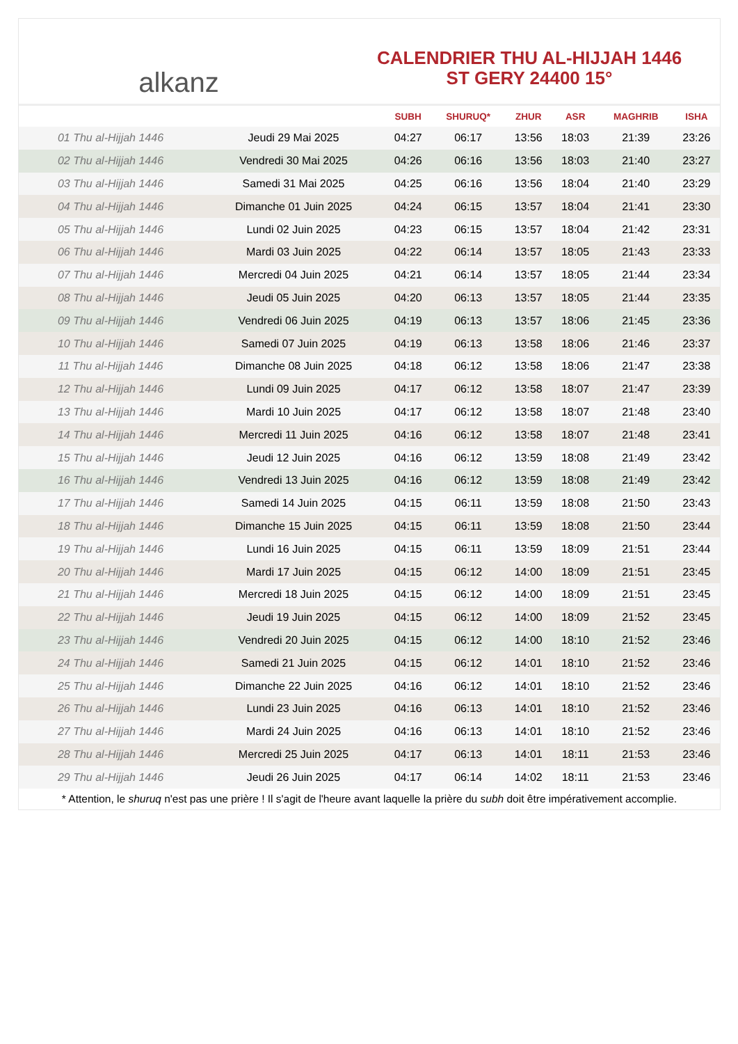alkanz
CALENDRIER THU AL-HIJJAH 1446
ST GERY 24400 15°
| | | SUBH | SHURUQ* | ZHUR | ASR | MAGHRIB | ISHA |
| --- | --- | --- | --- | --- | --- | --- | --- |
| 01 Thu al-Hijjah 1446 | Jeudi 29 Mai 2025 | 04:27 | 06:17 | 13:56 | 18:03 | 21:39 | 23:26 |
| 02 Thu al-Hijjah 1446 | Vendredi 30 Mai 2025 | 04:26 | 06:16 | 13:56 | 18:03 | 21:40 | 23:27 |
| 03 Thu al-Hijjah 1446 | Samedi 31 Mai 2025 | 04:25 | 06:16 | 13:56 | 18:04 | 21:40 | 23:29 |
| 04 Thu al-Hijjah 1446 | Dimanche 01 Juin 2025 | 04:24 | 06:15 | 13:57 | 18:04 | 21:41 | 23:30 |
| 05 Thu al-Hijjah 1446 | Lundi 02 Juin 2025 | 04:23 | 06:15 | 13:57 | 18:04 | 21:42 | 23:31 |
| 06 Thu al-Hijjah 1446 | Mardi 03 Juin 2025 | 04:22 | 06:14 | 13:57 | 18:05 | 21:43 | 23:33 |
| 07 Thu al-Hijjah 1446 | Mercredi 04 Juin 2025 | 04:21 | 06:14 | 13:57 | 18:05 | 21:44 | 23:34 |
| 08 Thu al-Hijjah 1446 | Jeudi 05 Juin 2025 | 04:20 | 06:13 | 13:57 | 18:05 | 21:44 | 23:35 |
| 09 Thu al-Hijjah 1446 | Vendredi 06 Juin 2025 | 04:19 | 06:13 | 13:57 | 18:06 | 21:45 | 23:36 |
| 10 Thu al-Hijjah 1446 | Samedi 07 Juin 2025 | 04:19 | 06:13 | 13:58 | 18:06 | 21:46 | 23:37 |
| 11 Thu al-Hijjah 1446 | Dimanche 08 Juin 2025 | 04:18 | 06:12 | 13:58 | 18:06 | 21:47 | 23:38 |
| 12 Thu al-Hijjah 1446 | Lundi 09 Juin 2025 | 04:17 | 06:12 | 13:58 | 18:07 | 21:47 | 23:39 |
| 13 Thu al-Hijjah 1446 | Mardi 10 Juin 2025 | 04:17 | 06:12 | 13:58 | 18:07 | 21:48 | 23:40 |
| 14 Thu al-Hijjah 1446 | Mercredi 11 Juin 2025 | 04:16 | 06:12 | 13:58 | 18:07 | 21:48 | 23:41 |
| 15 Thu al-Hijjah 1446 | Jeudi 12 Juin 2025 | 04:16 | 06:12 | 13:59 | 18:08 | 21:49 | 23:42 |
| 16 Thu al-Hijjah 1446 | Vendredi 13 Juin 2025 | 04:16 | 06:12 | 13:59 | 18:08 | 21:49 | 23:42 |
| 17 Thu al-Hijjah 1446 | Samedi 14 Juin 2025 | 04:15 | 06:11 | 13:59 | 18:08 | 21:50 | 23:43 |
| 18 Thu al-Hijjah 1446 | Dimanche 15 Juin 2025 | 04:15 | 06:11 | 13:59 | 18:08 | 21:50 | 23:44 |
| 19 Thu al-Hijjah 1446 | Lundi 16 Juin 2025 | 04:15 | 06:11 | 13:59 | 18:09 | 21:51 | 23:44 |
| 20 Thu al-Hijjah 1446 | Mardi 17 Juin 2025 | 04:15 | 06:12 | 14:00 | 18:09 | 21:51 | 23:45 |
| 21 Thu al-Hijjah 1446 | Mercredi 18 Juin 2025 | 04:15 | 06:12 | 14:00 | 18:09 | 21:51 | 23:45 |
| 22 Thu al-Hijjah 1446 | Jeudi 19 Juin 2025 | 04:15 | 06:12 | 14:00 | 18:09 | 21:52 | 23:45 |
| 23 Thu al-Hijjah 1446 | Vendredi 20 Juin 2025 | 04:15 | 06:12 | 14:00 | 18:10 | 21:52 | 23:46 |
| 24 Thu al-Hijjah 1446 | Samedi 21 Juin 2025 | 04:15 | 06:12 | 14:01 | 18:10 | 21:52 | 23:46 |
| 25 Thu al-Hijjah 1446 | Dimanche 22 Juin 2025 | 04:16 | 06:12 | 14:01 | 18:10 | 21:52 | 23:46 |
| 26 Thu al-Hijjah 1446 | Lundi 23 Juin 2025 | 04:16 | 06:13 | 14:01 | 18:10 | 21:52 | 23:46 |
| 27 Thu al-Hijjah 1446 | Mardi 24 Juin 2025 | 04:16 | 06:13 | 14:01 | 18:10 | 21:52 | 23:46 |
| 28 Thu al-Hijjah 1446 | Mercredi 25 Juin 2025 | 04:17 | 06:13 | 14:01 | 18:11 | 21:53 | 23:46 |
| 29 Thu al-Hijjah 1446 | Jeudi 26 Juin 2025 | 04:17 | 06:14 | 14:02 | 18:11 | 21:53 | 23:46 |
* Attention, le shuruq n'est pas une prière ! Il s'agit de l'heure avant laquelle la prière du subh doit être impérativement accomplie.